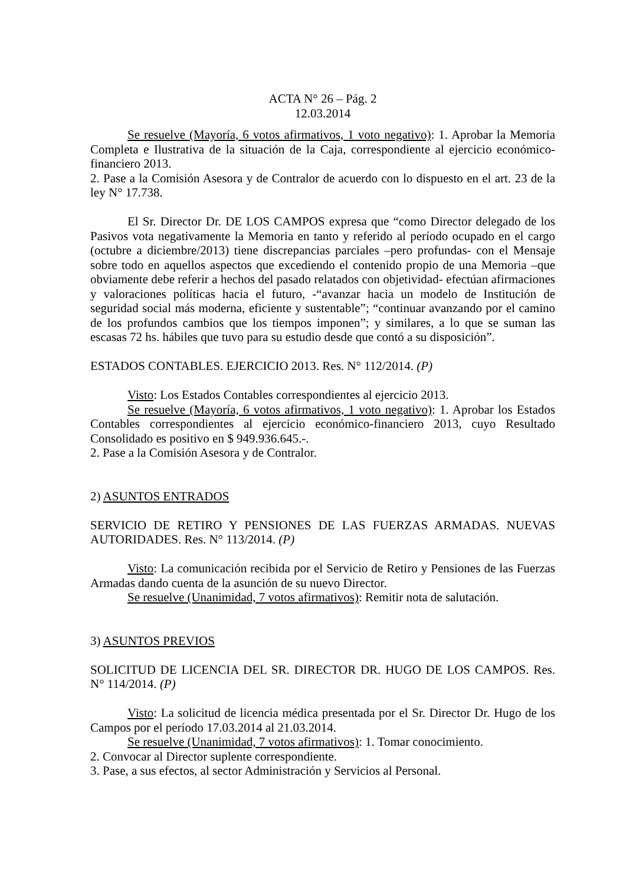ACTA N° 26 – Pág. 2
12.03.2014
Se resuelve (Mayoría, 6 votos afirmativos, 1 voto negativo): 1. Aprobar la Memoria Completa e Ilustrativa de la situación de la Caja, correspondiente al ejercicio económico-financiero 2013.
2. Pase a la Comisión Asesora y de Contralor de acuerdo con lo dispuesto en el art. 23 de la ley N° 17.738.
El Sr. Director Dr. DE LOS CAMPOS expresa que “como Director delegado de los Pasivos vota negativamente la Memoria en tanto y referido al período ocupado en el cargo (octubre a diciembre/2013) tiene discrepancias parciales –pero profundas- con el Mensaje sobre todo en aquellos aspectos que excediendo el contenido propio de una Memoria –que obviamente debe referir a hechos del pasado relatados con objetividad- efectúan afirmaciones y valoraciones políticas hacia el futuro, -“avanzar hacia un modelo de Institución de seguridad social más moderna, eficiente y sustentable”; “continuar avanzando por el camino de los profundos cambios que los tiempos imponen”; y similares, a lo que se suman las escasas 72 hs. hábiles que tuvo para su estudio desde que contó a su disposición”.
ESTADOS CONTABLES. EJERCICIO 2013. Res. N° 112/2014. (P)
Visto: Los Estados Contables correspondientes al ejercicio 2013.
Se resuelve (Mayoría, 6 votos afirmativos, 1 voto negativo): 1. Aprobar los Estados Contables correspondientes al ejercicio económico-financiero 2013, cuyo Resultado Consolidado es positivo en $ 949.936.645.-.
2. Pase a la Comisión Asesora y de Contralor.
2) ASUNTOS ENTRADOS
SERVICIO DE RETIRO Y PENSIONES DE LAS FUERZAS ARMADAS. NUEVAS AUTORIDADES. Res. N° 113/2014. (P)
Visto: La comunicación recibida por el Servicio de Retiro y Pensiones de las Fuerzas Armadas dando cuenta de la asunción de su nuevo Director.
Se resuelve (Unanimidad, 7 votos afirmativos): Remitir nota de salutación.
3) ASUNTOS PREVIOS
SOLICITUD DE LICENCIA DEL SR. DIRECTOR DR. HUGO DE LOS CAMPOS. Res. N° 114/2014. (P)
Visto: La solicitud de licencia médica presentada por el Sr. Director Dr. Hugo de los Campos por el período 17.03.2014 al 21.03.2014.
Se resuelve (Unanimidad, 7 votos afirmativos): 1. Tomar conocimiento.
2. Convocar al Director suplente correspondiente.
3. Pase, a sus efectos, al sector Administración y Servicios al Personal.